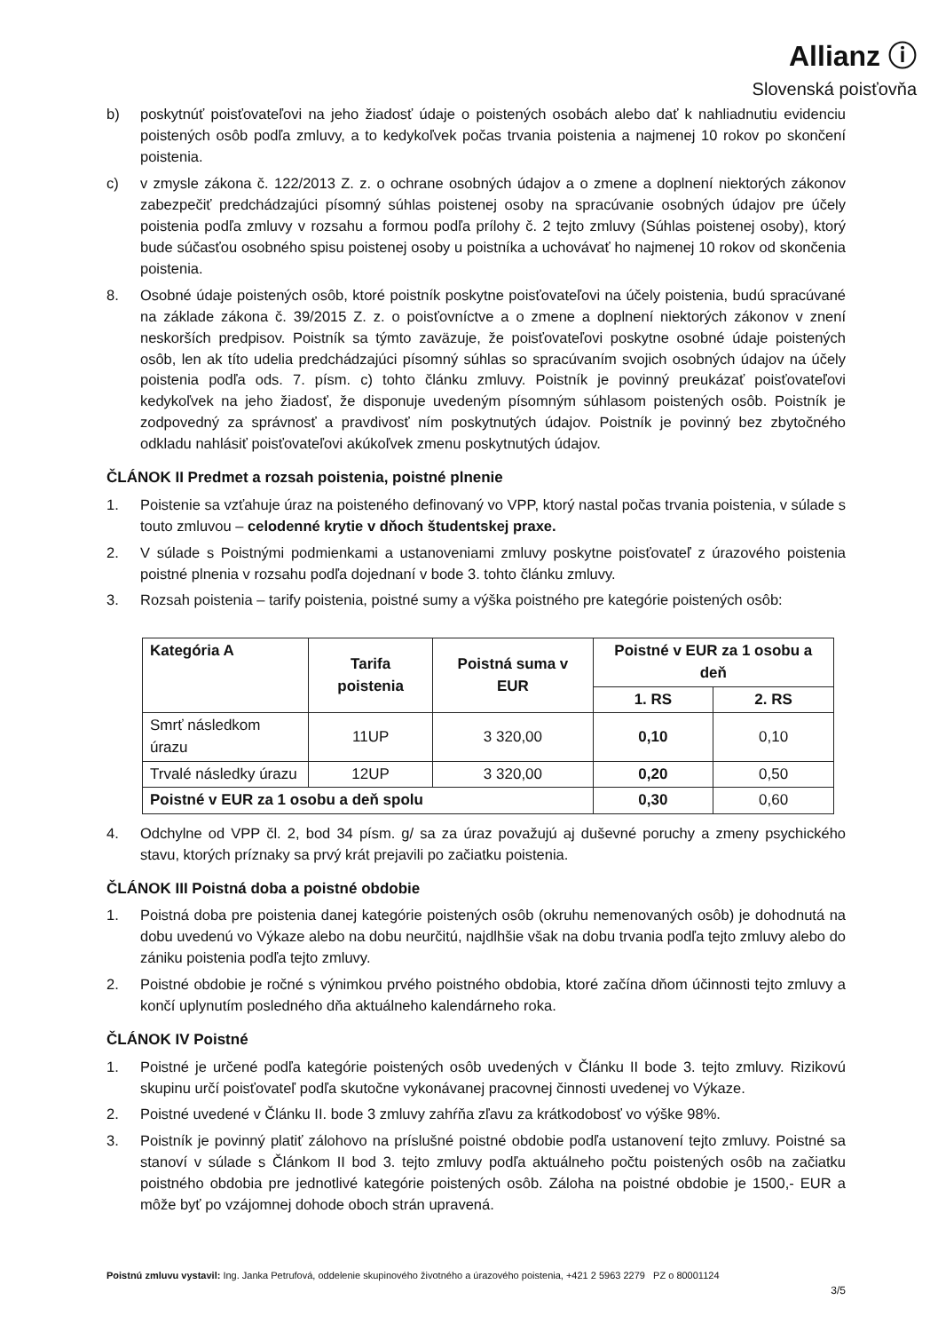Allianz ⓘ
Slovenská poisťovňa
b) poskytnúť poisťovateľovi na jeho žiadosť údaje o poistených osobách alebo dať k nahliadnutiu evidenciu poistených osôb podľa zmluvy, a to kedykoľvek počas trvania poistenia a najmenej 10 rokov po skončení poistenia.
c) v zmysle zákona č. 122/2013 Z. z. o ochrane osobných údajov a o zmene a doplnení niektorých zákonov zabezpečiť predchádzajúci písomný súhlas poistenej osoby na spracúvanie osobných údajov pre účely poistenia podľa zmluvy v rozsahu a formou podľa prílohy č. 2 tejto zmluvy (Súhlas poistenej osoby), ktorý bude súčasťou osobného spisu poistenej osoby u poistníka a uchovávať ho najmenej 10 rokov od skončenia poistenia.
8. Osobné údaje poistených osôb, ktoré poistník poskytne poisťovateľovi na účely poistenia, budú spracúvané na základe zákona č. 39/2015 Z. z. o poisťovníctve a o zmene a doplnení niektorých zákonov v znení neskorších predpisov. Poistník sa týmto zaväzuje, že poisťovateľovi poskytne osobné údaje poistených osôb, len ak títo udelia predchádzajúci písomný súhlas so spracúvaním svojich osobných údajov na účely poistenia podľa ods. 7. písm. c) tohto článku zmluvy. Poistník je povinný preukázať poisťovateľovi kedykoľvek na jeho žiadosť, že disponuje uvedeným písomným súhlasom poistených osôb. Poistník je zodpovedný za správnosť a pravdivosť ním poskytnutých údajov. Poistník je povinný bez zbytočného odkladu nahlásiť poisťovateľovi akúkoľvek zmenu poskytnutých údajov.
ČLÁNOK II Predmet a rozsah poistenia, poistné plnenie
1. Poistenie sa vzťahuje úraz na poisteného definovaný vo VPP, ktorý nastal počas trvania poistenia, v súlade s touto zmluvou – celodenné krytie v dňoch študentskej praxe.
2. V súlade s Poistnými podmienkami a ustanoveniami zmluvy poskytne poisťovateľ z úrazového poistenia poistné plnenia v rozsahu podľa dojednaní v bode 3. tohto článku zmluvy.
3. Rozsah poistenia – tarify poistenia, poistné sumy a výška poistného pre kategórie poistených osôb:
| Kategória A | Tarifa poistenia | Poistná suma v EUR | Poistné v EUR za 1 osobu a deň | |
| --- | --- | --- | --- | --- |
| | | | 1. RS | 2. RS |
| Smrť následkom úrazu | 11UP | 3 320,00 | 0,10 | 0,10 |
| Trvalé následky úrazu | 12UP | 3 320,00 | 0,20 | 0,50 |
| Poistné v EUR za 1 osobu a deň spolu | | | 0,30 | 0,60 |
4. Odchylne od VPP čl. 2, bod 34 písm. g/ sa za úraz považujú aj duševné poruchy a zmeny psychického stavu, ktorých príznaky sa prvý krát prejavili po začiatku poistenia.
ČLÁNOK III Poistná doba a poistné obdobie
1. Poistná doba pre poistenia danej kategórie poistených osôb (okruhu nemenovaných osôb) je dohodnutá na dobu uvedenú vo Výkaze alebo na dobu neurčitú, najdlhšie však na dobu trvania podľa tejto zmluvy alebo do zániku poistenia podľa tejto zmluvy.
2. Poistné obdobie je ročné s výnimkou prvého poistného obdobia, ktoré začína dňom účinnosti tejto zmluvy a končí uplynutím posledného dňa aktuálneho kalendárneho roka.
ČLÁNOK IV Poistné
1. Poistné je určené podľa kategórie poistených osôb uvedených v Článku II bode 3. tejto zmluvy. Rizikovú skupinu určí poisťovateľ podľa skutočne vykonávanej pracovnej činnosti uvedenej vo Výkaze.
2. Poistné uvedené v Článku II. bode 3 zmluvy zahŕňa zľavu za krátkodobosť vo výške 98%.
3. Poistník je povinný platiť zálohovo na príslušné poistné obdobie podľa ustanovení tejto zmluvy. Poistné sa stanoví v súlade s Článkom II bod 3. tejto zmluvy podľa aktuálneho počtu poistených osôb na začiatku poistného obdobia pre jednotlivé kategórie poistených osôb. Záloha na poistné obdobie je 1500,- EUR a môže byť po vzájomnej dohode oboch strán upravená.
Poistnú zmluvu vystavil: Ing. Janka Petrufová, oddelenie skupinového životného a úrazového poistenia, +421 2 5963 2279 PZ o 80001124
3/5